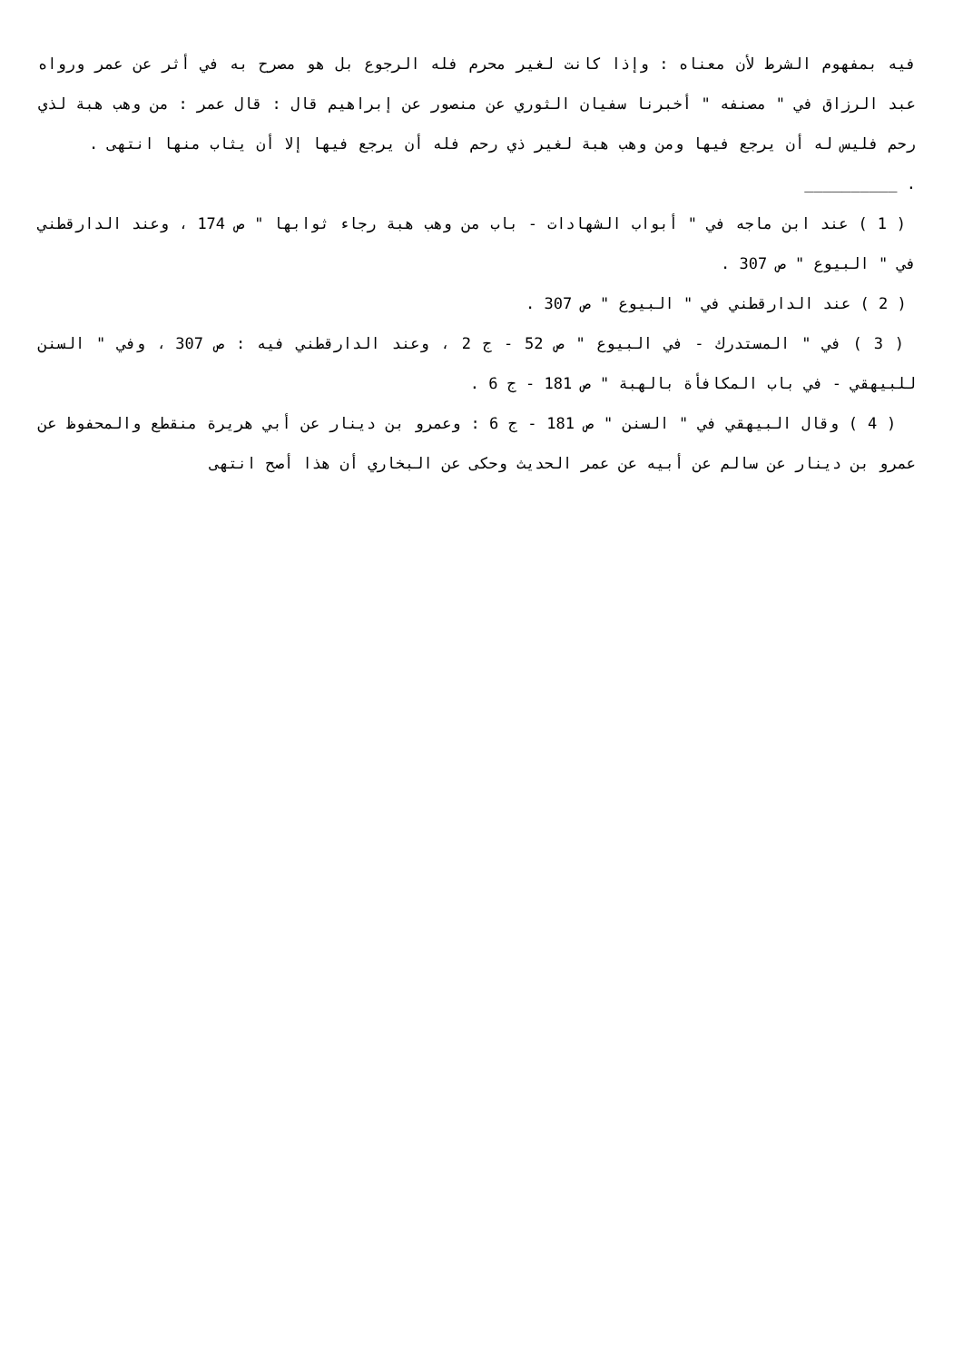فيه بمفهوم الشرط لأن معناه : وإذا كانت لغير محرم فله الرجوع بل هو مصرح به في أثر عن عمر ورواه عبد الرزاق في " مصنفه " أخبرنا سفيان الثوري عن منصور عن إبراهيم قال : قال عمر : من وهب هبة لذي رحم فليس له أن يرجع فيها ومن وهب هبة لغير ذي رحم فله أن يرجع فيها إلا أن يثاب منها انتهى .
. __________
( 1 ) عند ابن ماجه في " أبواب الشهادات - باب من وهب هبة رجاء ثوابها " ص 174 ، وعند الدارقطني في " البيوع " ص 307 .
( 2 ) عند الدارقطني في " البيوع " ص 307 .
( 3 ) في " المستدرك - في البيوع " ص 52 - ج 2 ، وعند الدارقطني فيه : ص 307 ، وفي " السنن للبيهقي - في باب المكافأة بالهبة " ص 181 - ج 6 .
( 4 ) وقال البيهقي في " السنن " ص 181 - ج 6 : وعمرو بن دينار عن أبي هريرة منقطع والمحفوظ عن عمرو بن دينار عن سالم عن أبيه عن عمر الحديث وحكى عن البخاري أن هذا أصح انتهى